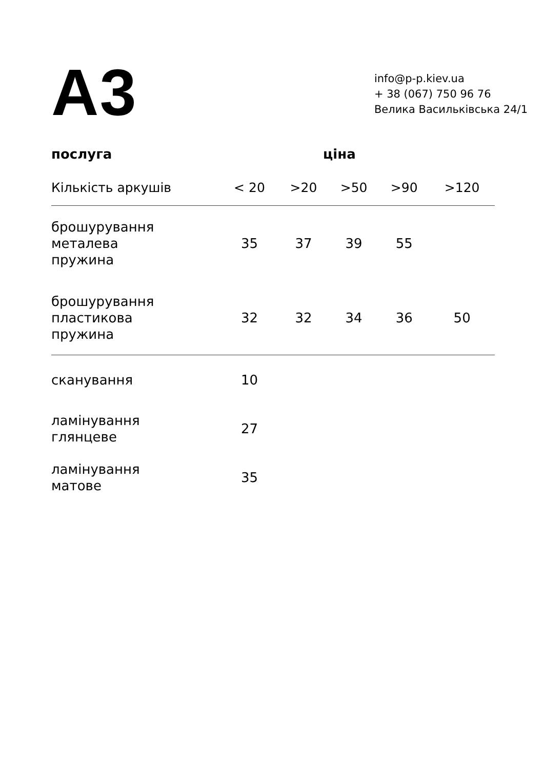A3
info@p-p.kiev.ua
+ 38 (067) 750 96 76
Велика Васильківська 24/1
| послуга | ціна | | | | |
| --- | --- | --- | --- | --- | --- |
| Кількість аркушів | < 20 | >20 | >50 | >90 | >120 |
| брошурування металева пружина | 35 | 37 | 39 | 55 | |
| брошурування пластикова пружина | 32 | 32 | 34 | 36 | 50 |
| сканування | 10 | | | | |
| ламінування глянцеве | 27 | | | | |
| ламінування матове | 35 | | | | |